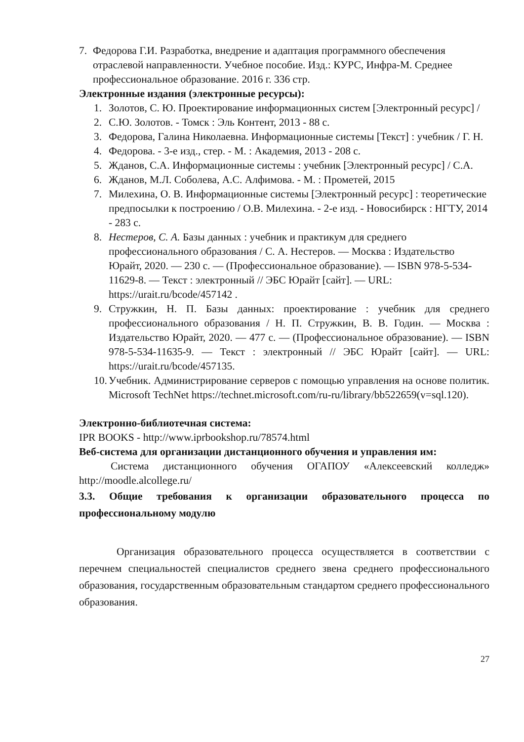7. Федорова Г.И. Разработка, внедрение и адаптация программного обеспечения отраслевой направленности. Учебное пособие. Изд.: КУРС, Инфра-М. Среднее профессиональное образование. 2016 г. 336 стр.
Электронные издания (электронные ресурсы):
1. Золотов, С. Ю. Проектирование информационных систем [Электронный ресурс] /
2. С.Ю. Золотов. - Томск : Эль Контент, 2013 - 88 с.
3. Федорова, Галина Николаевна. Информационные системы [Текст] : учебник / Г. Н.
4. Федорова. - 3-е изд., стер. - М. : Академия, 2013 - 208 с.
5. Жданов, С.А. Информационные системы : учебник [Электронный ресурс] / С.А.
6. Жданов, М.Л. Соболева, А.С. Алфимова. - М. : Прометей, 2015
7. Милехина, О. В. Информационные системы [Электронный ресурс] : теоретические предпосылки к построению / О.В. Милехина. - 2-е изд. - Новосибирск : НГТУ, 2014 - 283 с.
8. Нестеров, С. А. Базы данных : учебник и практикум для среднего профессионального образования / С. А. Нестеров. — Москва : Издательство Юрайт, 2020. — 230 с. — (Профессиональное образование). — ISBN 978-5-534-11629-8. — Текст : электронный // ЭБС Юрайт [сайт]. — URL: https://urait.ru/bcode/457142 .
9. Стружкин, Н. П. Базы данных: проектирование : учебник для среднего профессионального образования / Н. П. Стружкин, В. В. Годин. — Москва : Издательство Юрайт, 2020. — 477 с. — (Профессиональное образование). — ISBN 978-5-534-11635-9. — Текст : электронный // ЭБС Юрайт [сайт]. — URL: https://urait.ru/bcode/457135.
10. Учебник. Администрирование серверов с помощью управления на основе политик. Microsoft TechNet https://technet.microsoft.com/ru-ru/library/bb522659(v=sql.120).
Электронно-библиотечная система:
IPR BOOKS - http://www.iprbookshop.ru/78574.html
Веб-система для организации дистанционного обучения и управления им:
Система дистанционного обучения ОГАПОУ «Алексеевский колледж» http://moodle.alcollege.ru/
3.3. Общие требования к организации образовательного процесса по профессиональному модулю
Организация образовательного процесса осуществляется в соответствии с перечнем специальностей специалистов среднего звена среднего профессионального образования, государственным образовательным стандартом среднего профессионального образования.
27